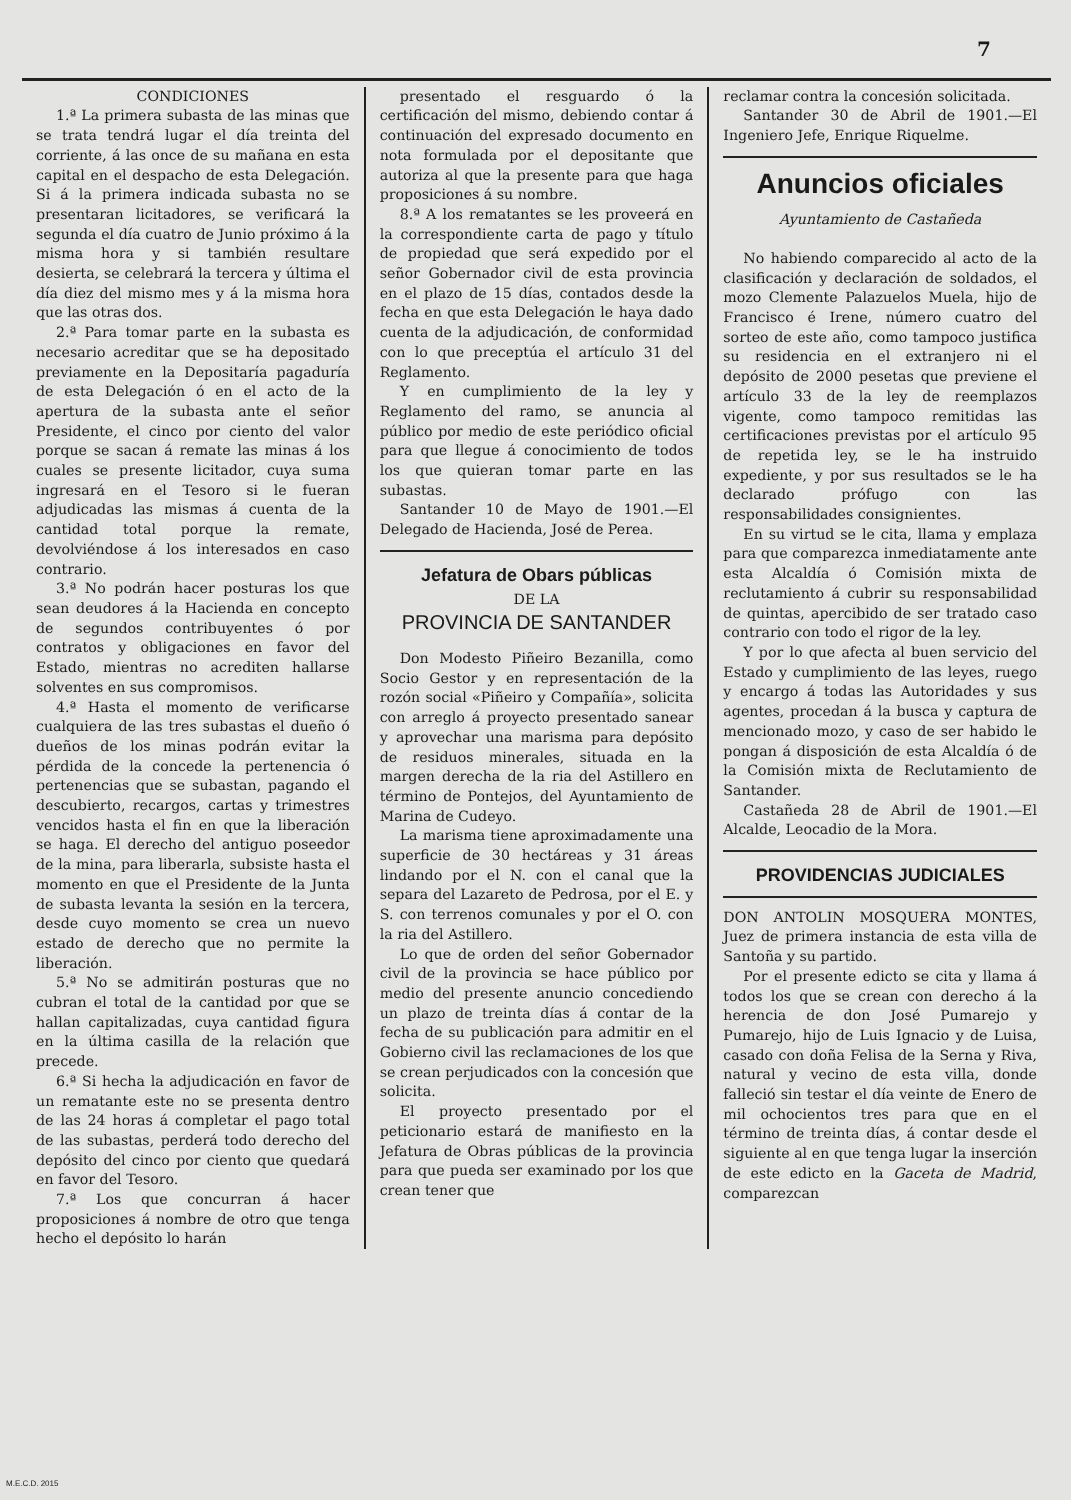7
CONDICIONES
1.ª La primera subasta de las minas que se trata tendrá lugar el día treinta del corriente, á las once de su mañana en esta capital en el despacho de esta Delegación. Si á la primera indicada subasta no se presentaran licitadores, se verificará la segunda el día cuatro de Junio próximo á la misma hora y si también resultare desierta, se celebrará la tercera y última el día diez del mismo mes y á la misma hora que las otras dos.
2.ª Para tomar parte en la subasta es necesario acreditar que se ha depositado previamente en la Depositaría pagaduría de esta Delegación ó en el acto de la apertura de la subasta ante el señor Presidente, el cinco por ciento del valor porque se sacan á remate las minas á los cuales se presente licitador, cuya suma ingresará en el Tesoro si le fueran adjudicadas las mismas á cuenta de la cantidad total porque la remate, devolviéndose á los interesados en caso contrario.
3.ª No podrán hacer posturas los que sean deudores á la Hacienda en concepto de segundos contribuyentes ó por contratos y obligaciones en favor del Estado, mientras no acrediten hallarse solventes en sus compromisos.
4.ª Hasta el momento de verificarse cualquiera de las tres subastas el dueño ó dueños de los minas podrán evitar la pérdida de la concede la pertenencia ó pertenencias que se subastan, pagando el descubierto, recargos, cartas y trimestres vencidos hasta el fin en que la liberación se haga. El derecho del antiguo poseedor de la mina, para liberarla, subsiste hasta el momento en que el Presidente de la Junta de subasta levanta la sesión en la tercera, desde cuyo momento se crea un nuevo estado de derecho que no permite la liberación.
5.ª No se admitirán posturas que no cubran el total de la cantidad por que se hallan capitalizadas, cuya cantidad figura en la última casilla de la relación que precede.
6.ª Si hecha la adjudicación en favor de un rematante este no se presenta dentro de las 24 horas á completar el pago total de las subastas, perderá todo derecho del depósito del cinco por ciento que quedará en favor del Tesoro.
7.ª Los que concurran á hacer proposiciones á nombre de otro que tenga hecho el depósito lo harán
presentado el resguardo ó la certificación del mismo, debiendo contar á continuación del expresado documento en nota formulada por el depositante que autoriza al que la presente para que haga proposiciones á su nombre.
8.ª A los rematantes se les proveerá en la correspondiente carta de pago y título de propiedad que será expedido por el señor Gobernador civil de esta provincia en el plazo de 15 días, contados desde la fecha en que esta Delegación le haya dado cuenta de la adjudicación, de conformidad con lo que preceptúa el artículo 31 del Reglamento.
Y en cumplimiento de la ley y Reglamento del ramo, se anuncia al público por medio de este periódico oficial para que llegue á conocimiento de todos los que quieran tomar parte en las subastas.
Santander 10 de Mayo de 1901.—El Delegado de Hacienda, José de Perea.
Jefatura de Obars públicas
DE LA
PROVINCIA DE SANTANDER
Don Modesto Piñeiro Bezanilla, como Socio Gestor y en representación de la rozón social «Piñeiro y Compañía», solicita con arreglo á proyecto presentado sanear y aprovechar una marisma para depósito de residuos minerales, situada en la margen derecha de la ria del Astillero en término de Pontejos, del Ayuntamiento de Marina de Cudeyo.
La marisma tiene aproximadamente una superficie de 30 hectáreas y 31 áreas lindando por el N. con el canal que la separa del Lazareto de Pedrosa, por el E. y S. con terrenos comunales y por el O. con la ria del Astillero.
Lo que de orden del señor Gobernador civil de la provincia se hace público por medio del presente anuncio concediendo un plazo de treinta días á contar de la fecha de su publicación para admitir en el Gobierno civil las reclamaciones de los que se crean perjudicados con la concesión que solicita.
El proyecto presentado por el peticionario estará de manifiesto en la Jefatura de Obras públicas de la provincia para que pueda ser examinado por los que crean tener que
reclamar contra la concesión solicitada.
Santander 30 de Abril de 1901.—El Ingeniero Jefe, Enrique Riquelme.
Anuncios oficiales
Ayuntamiento de Castañeda
No habiendo comparecido al acto de la clasificación y declaración de soldados, el mozo Clemente Palazuelos Muela, hijo de Francisco é Irene, número cuatro del sorteo de este año, como tampoco justifica su residencia en el extranjero ni el depósito de 2000 pesetas que previene el artículo 33 de la ley de reemplazos vigente, como tampoco remitidas las certificaciones previstas por el artículo 95 de repetida ley, se le ha instruido expediente, y por sus resultados se le ha declarado prófugo con las responsabilidades consignientes.
En su virtud se le cita, llama y emplaza para que comparezca inmediatamente ante esta Alcaldía ó Comisión mixta de reclutamiento á cubrir su responsabilidad de quintas, apercibido de ser tratado caso contrario con todo el rigor de la ley.
Y por lo que afecta al buen servicio del Estado y cumplimiento de las leyes, ruego y encargo á todas las Autoridades y sus agentes, procedan á la busca y captura de mencionado mozo, y caso de ser habido le pongan á disposición de esta Alcaldía ó de la Comisión mixta de Reclutamiento de Santander.
Castañeda 28 de Abril de 1901.—El Alcalde, Leocadio de la Mora.
PROVIDENCIAS JUDICIALES
DON ANTOLIN MOSQUERA MONTES, Juez de primera instancia de esta villa de Santoña y su partido.
Por el presente edicto se cita y llama á todos los que se crean con derecho á la herencia de don José Pumarejo y Pumarejo, hijo de Luis Ignacio y de Luisa, casado con doña Felisa de la Serna y Riva, natural y vecino de esta villa, donde falleció sin testar el día veinte de Enero de mil ochocientos tres para que en el término de treinta días, á contar desde el siguiente al en que tenga lugar la inserción de este edicto en la Gaceta de Madrid, comparezcan
M.E.C.D. 2015